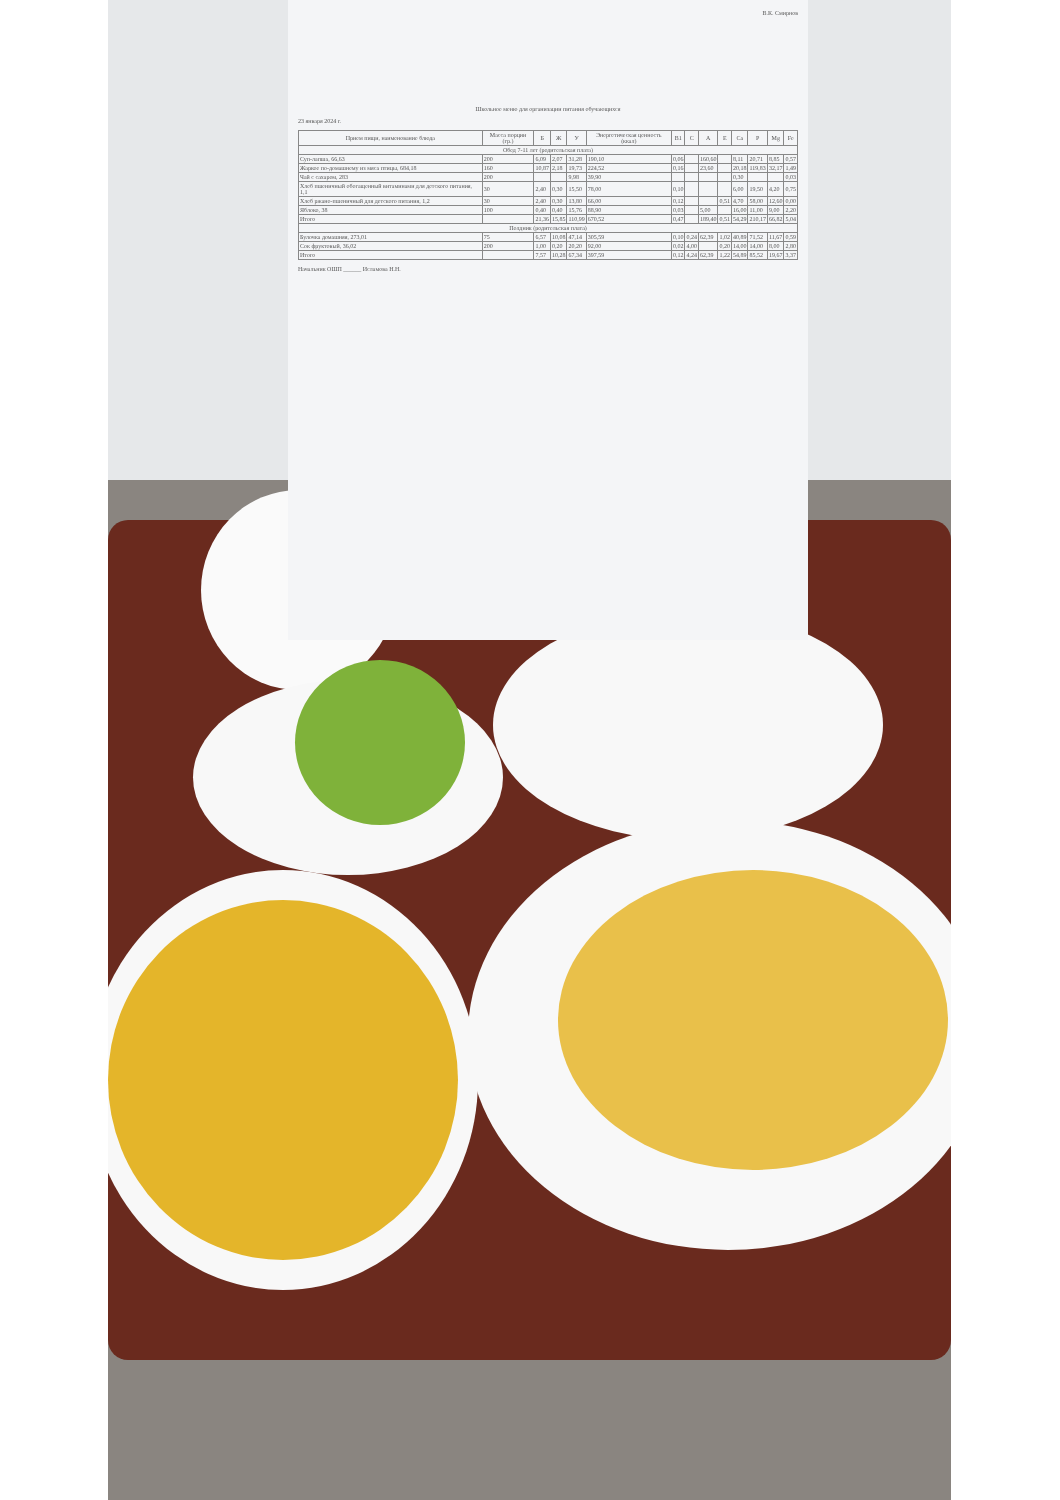В.К. Смирнов
Школьное меню для организации питания обучающихся
23 января 2024 г.
| Прием пищи, наименование блюда | Масса порции (гр.) | Б | Ж | У | Энергетическая ценность (ккал) | B1 | C | A | E | Ca | P | Mg | Fe |
| --- | --- | --- | --- | --- | --- | --- | --- | --- | --- | --- | --- | --- | --- |
| Обед 7-11 лет (родительская плата) | | | | | | | | | | | | | |
| Суп-лапша, 66,63 | 200 | 6,09 | 2,07 | 31,28 | 190,10 | 0,06 | | 160,60 | | 8,11 | 20,71 | 8,85 | 0,57 |
| Жаркое по-домашнему из мяса птицы, 684,18 | 160 | 10,87 | 2,18 | 19,73 | 224,52 | 0,16 | | 23,60 | | 20,18 | 119,83 | 32,17 | 1,49 |
| Чай с сахаром, 283 | 200 | | | 9,98 | 39,90 | | | | | 0,30 | | | 0,03 |
| Хлеб пшеничный обогащенный витаминами для детского питания, 1,1 | 30 | 2,40 | 0,30 | 15,50 | 78,00 | 0,10 | | | | 6,00 | 19,50 | 4,20 | 0,75 |
| Хлеб ржано-пшеничный для детского питания, 1,2 | 30 | 2,40 | 0,30 | 13,80 | 66,00 | 0,12 | | | 0,51 | 4,70 | 58,00 | 12,60 | 0,00 |
| Яблоко, 38 | 100 | 0,40 | 0,40 | 15,76 | 88,90 | 0,03 | | 5,00 | | 16,00 | 11,00 | 9,00 | 2,20 |
| Итого | | 21,36 | 15,85 | 110,99 | 670,52 | 0,47 | | 189,40 | 0,51 | 54,29 | 210,17 | 66,82 | 5,04 |
| Полдник (родительская плата) | | | | | | | | | | | | | |
| Булочка домашняя, 273,01 | 75 | 6,57 | 10,08 | 47,14 | 305,59 | 0,10 | 0,24 | 62,39 | 1,02 | 40,89 | 71,52 | 11,67 | 0,59 |
| Сок фруктовый, 36,02 | 200 | 1,00 | 0,20 | 20,20 | 92,00 | 0,02 | 4,00 | | 0,20 | 14,00 | 14,00 | 8,00 | 2,80 |
| Итого | | 7,57 | 10,28 | 67,34 | 397,59 | 0,12 | 4,24 | 62,39 | 1,22 | 54,89 | 85,52 | 19,67 | 3,37 |
Начальник ОШП ______ Исламова Н.Н.